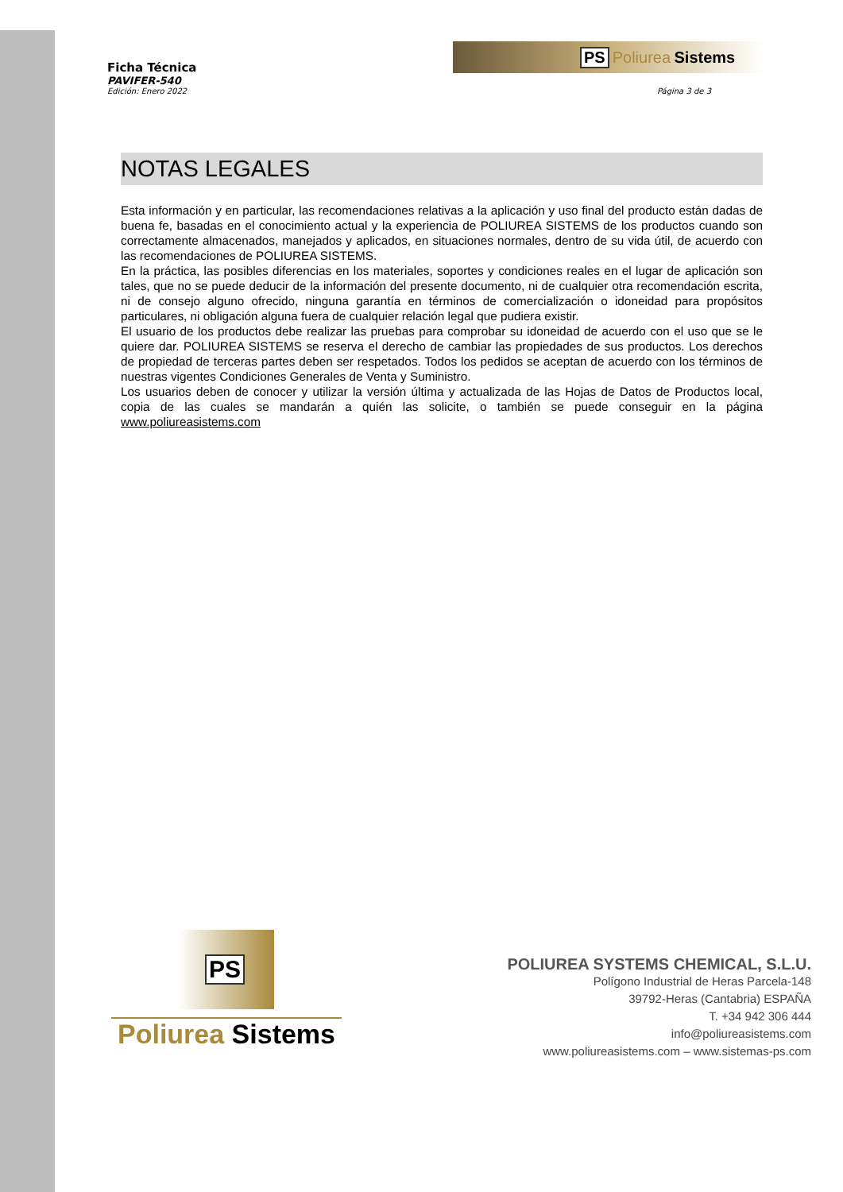PS Poliurea Sistems
Ficha Técnica
PAVIFER-540
Edición: Enero 2022 Página 3 de 3
NOTAS LEGALES
Esta información y en particular, las recomendaciones relativas a la aplicación y uso final del producto están dadas de buena fe, basadas en el conocimiento actual y la experiencia de POLIUREA SISTEMS de los productos cuando son correctamente almacenados, manejados y aplicados, en situaciones normales, dentro de su vida útil, de acuerdo con las recomendaciones de POLIUREA SISTEMS.
En la práctica, las posibles diferencias en los materiales, soportes y condiciones reales en el lugar de aplicación son tales, que no se puede deducir de la información del presente documento, ni de cualquier otra recomendación escrita, ni de consejo alguno ofrecido, ninguna garantía en términos de comercialización o idoneidad para propósitos particulares, ni obligación alguna fuera de cualquier relación legal que pudiera existir.
El usuario de los productos debe realizar las pruebas para comprobar su idoneidad de acuerdo con el uso que se le quiere dar. POLIUREA SISTEMS se reserva el derecho de cambiar las propiedades de sus productos. Los derechos de propiedad de terceras partes deben ser respetados. Todos los pedidos se aceptan de acuerdo con los términos de nuestras vigentes Condiciones Generales de Venta y Suministro.
Los usuarios deben de conocer y utilizar la versión última y actualizada de las Hojas de Datos de Productos local, copia de las cuales se mandarán a quién las solicite, o también se puede conseguir en la página www.poliureasistems.com
PS
Poliurea Sistems
POLIUREA SYSTEMS CHEMICAL, S.L.U.
Polígono Industrial de Heras Parcela-148
39792-Heras (Cantabria) ESPAÑA
T. +34 942 306 444
info@poliureasistems.com
www.poliureasistems.com – www.sistemas-ps.com